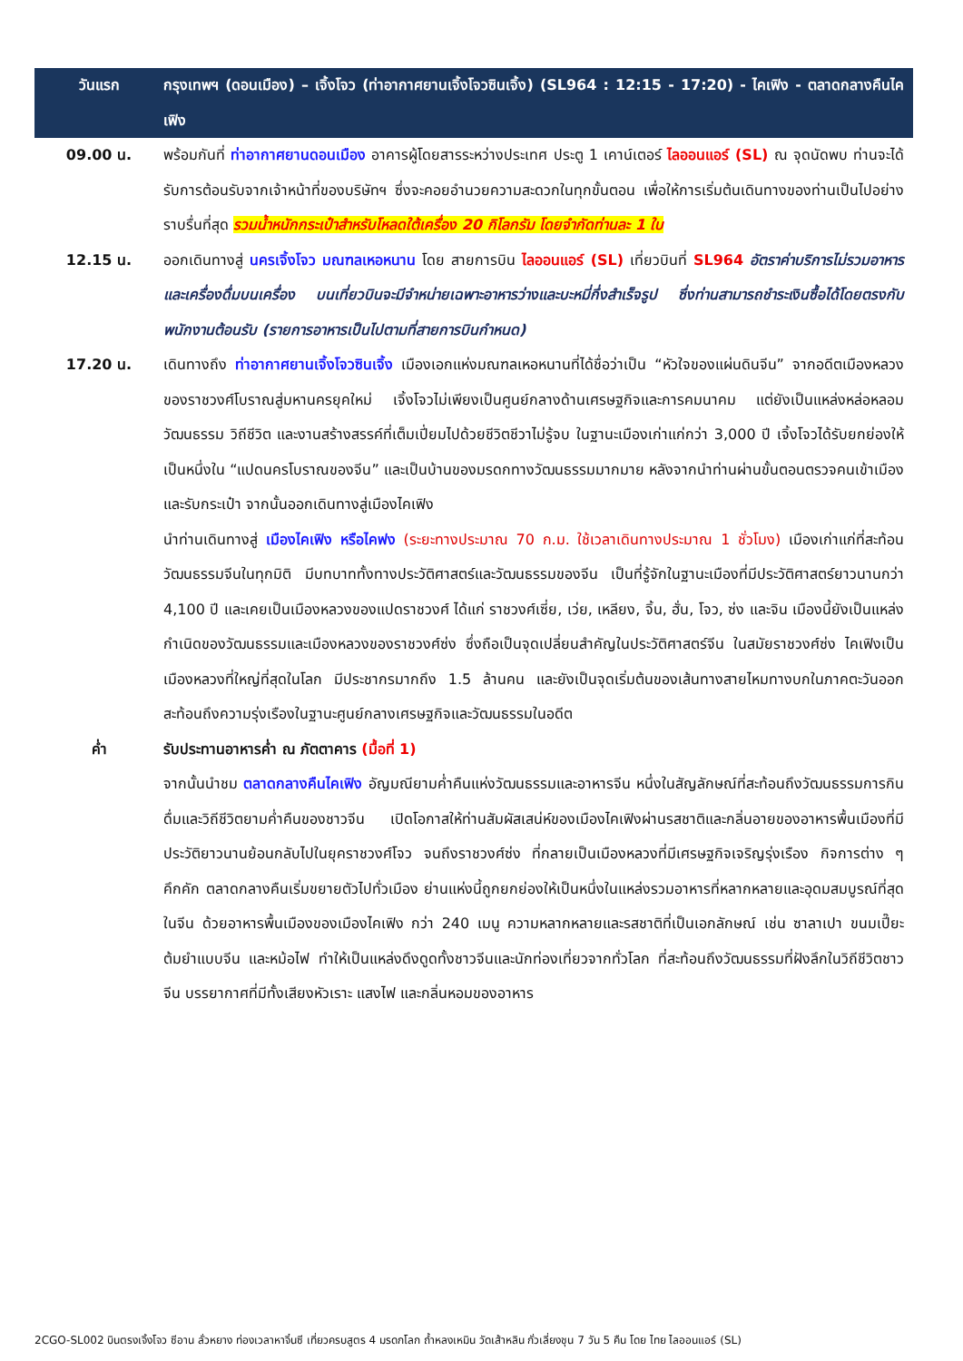| วันแรก | กรุงเทพฯ (ดอนเมือง) – เจิ้งโจว (ท่าอากาศยานเจิ้งโจวซินเจิ้ง) (SL964 : 12:15 - 17:20) - ไคเฟิง - ตลาดกลางคืนไคเฟิง |
| 09.00 น. | พร้อมกันที่ ท่าอากาศยานดอนเมือง อาคารผู้โดยสารระหว่างประเทศ ประตู 1 เคาน์เตอร์ ไลออนแอร์ (SL) ณ จุดนัดพบ ท่านจะได้รับการต้อนรับจากเจ้าหน้าที่ของบริษัทฯ ซึ่งจะคอยอำนวยความสะดวกในทุกขั้นตอน เพื่อให้การเริ่มต้นเดินทางของท่านเป็นไปอย่างราบรื่นที่สุด รวมน้ำหนักกระเป๋าสำหรับโหลดใต้เครื่อง 20 กิโลกรัม โดยจำกัดท่านละ 1 ใบ |
| 12.15 น. | ออกเดินทางสู่ นครเจิ้งโจว มณฑลเหอหนาน โดย สายการบิน ไลออนแอร์ (SL) เที่ยวบินที่ SL964 อัตราค่าบริการไม่รวมอาหารและเครื่องดื่มบนเครื่อง บนเที่ยวบินจะมีจำหน่ายเฉพาะอาหารว่างและบะหมี่กึ่งสำเร็จรูป ซึ่งท่านสามารถชำระเงินซื้อได้โดยตรงกับพนักงานต้อนรับ (รายการอาหารเป็นไปตามที่สายการบินกำหนด) |
| 17.20 น. | เดินทางถึง ท่าอากาศยานเจิ้งโจวซินเจิ้ง เมืองเอกแห่งมณฑลเหอหนานที่ได้ชื่อว่าเป็น “หัวใจของแผ่นดินจีน” จากอดีตเมืองหลวงของราชวงศ์โบราณสู่มหานครยุคใหม่ เจิ้งโจวไม่เพียงเป็นศูนย์กลางด้านเศรษฐกิจและการคมนาคม แต่ยังเป็นแหล่งหล่อหลอมวัฒนธรรม วิถีชีวิต และงานสร้างสรรค์ที่เต็มเปี่ยมไปด้วยชีวิตชีวาไม่รู้จบ ในฐานะเมืองเก่าแก่กว่า 3,000 ปี เจิ้งโจวได้รับยกย่องให้เป็นหนึ่งใน “แปดนครโบราณของจีน” และเป็นบ้านของมรดกทางวัฒนธรรมมากมาย หลังจากนำท่านผ่านขั้นตอนตรวจคนเข้าเมืองและรับกระเป๋า จากนั้นออกเดินทางสู่เมืองไคเฟิง นำท่านเดินทางสู่ เมืองไคเฟิง หรือไคฟง (ระยะทางประมาณ 70 ก.ม. ใช้เวลาเดินทางประมาณ 1 ชั่วโมง) เมืองเก่าแก่ที่สะท้อนวัฒนธรรมจีนในทุกมิติ มีบทบาททั้งทางประวัติศาสตร์และวัฒนธรรมของจีน เป็นที่รู้จักในฐานะเมืองที่มีประวัติศาสตร์ยาวนานกว่า 4,100 ปี และเคยเป็นเมืองหลวงของแปดราชวงศ์ ได้แก่ ราชวงศ์เซี่ย, เว่ย, เหลียง, จิ้น, ฮั่น, โจว, ซ่ง และจิน เมืองนี้ยังเป็นแหล่งกำเนิดของวัฒนธรรมและเมืองหลวงของราชวงศ์ซ่ง ซึ่งถือเป็นจุดเปลี่ยนสำคัญในประวัติศาสตร์จีน ในสมัยราชวงศ์ซ่ง ไคเฟิงเป็นเมืองหลวงที่ใหญ่ที่สุดในโลก มีประชากรมากถึง 1.5 ล้านคน และยังเป็นจุดเริ่มต้นของเส้นทางสายไหมทางบกในภาคตะวันออก สะท้อนถึงความรุ่งเรืองในฐานะศูนย์กลางเศรษฐกิจและวัฒนธรรมในอดีต |
| ค่ำ | รับประทานอาหารค่ำ ณ ภัตตาคาร (มื้อที่ 1) จากนั้นนำชม ตลาดกลางคืนไคเฟิง อัญมณียามค่ำคืนแห่งวัฒนธรรมและอาหารจีน หนึ่งในสัญลักษณ์ที่สะท้อนถึงวัฒนธรรมการกินดื่มและวิถีชีวิตยามค่ำคืนของชาวจีน เปิดโอกาสให้ท่านสัมผัสเสน่ห์ของเมืองไคเฟิงผ่านรสชาติและกลิ่นอายของอาหารพื้นเมืองที่มีประวัติยาวนานย้อนกลับไปในยุคราชวงศ์โจว จนถึงราชวงศ์ซ่ง ที่กลายเป็นเมืองหลวงที่มีเศรษฐกิจเจริญรุ่งเรือง กิจการต่าง ๆ คึกคัก ตลาดกลางคืนเริ่มขยายตัวไปทั่วเมือง ย่านแห่งนี้ถูกยกย่องให้เป็นหนึ่งในแหล่งรวมอาหารที่หลากหลายและอุดมสมบูรณ์ที่สุดในจีน ด้วยอาหารพื้นเมืองของเมืองไคเฟิง กว่า 240 เมนู ความหลากหลายและรสชาติที่เป็นเอกลักษณ์ เช่น ซาลาเปา ขนมเปี๊ยะ ต้มยำแบบจีน และหม้อไฟ ทำให้เป็นแหล่งดึงดูดทั้งชาวจีนและนักท่องเที่ยวจากทั่วโลก ที่สะท้อนถึงวัฒนธรรมที่ฝังลึกในวิถีชีวิตชาวจีน บรรยากาศที่มีทั้งเสียงหัวเราะ แสงไฟ และกลิ่นหอมของอาหาร |
2CGO-SL002 บินตรงเจิ้งโจว ซีอาน ลั่วหยาง ท่องเวลาหาจิ๋นซี เที่ยวครบสูตร 4 มรดกโลก ถ้ำหลงเหมิน วัดเส้าหลิน กั่วเลี่ยงชุน 7 วัน 5 คืน โดย ไทย ไลออนแอร์ (SL)